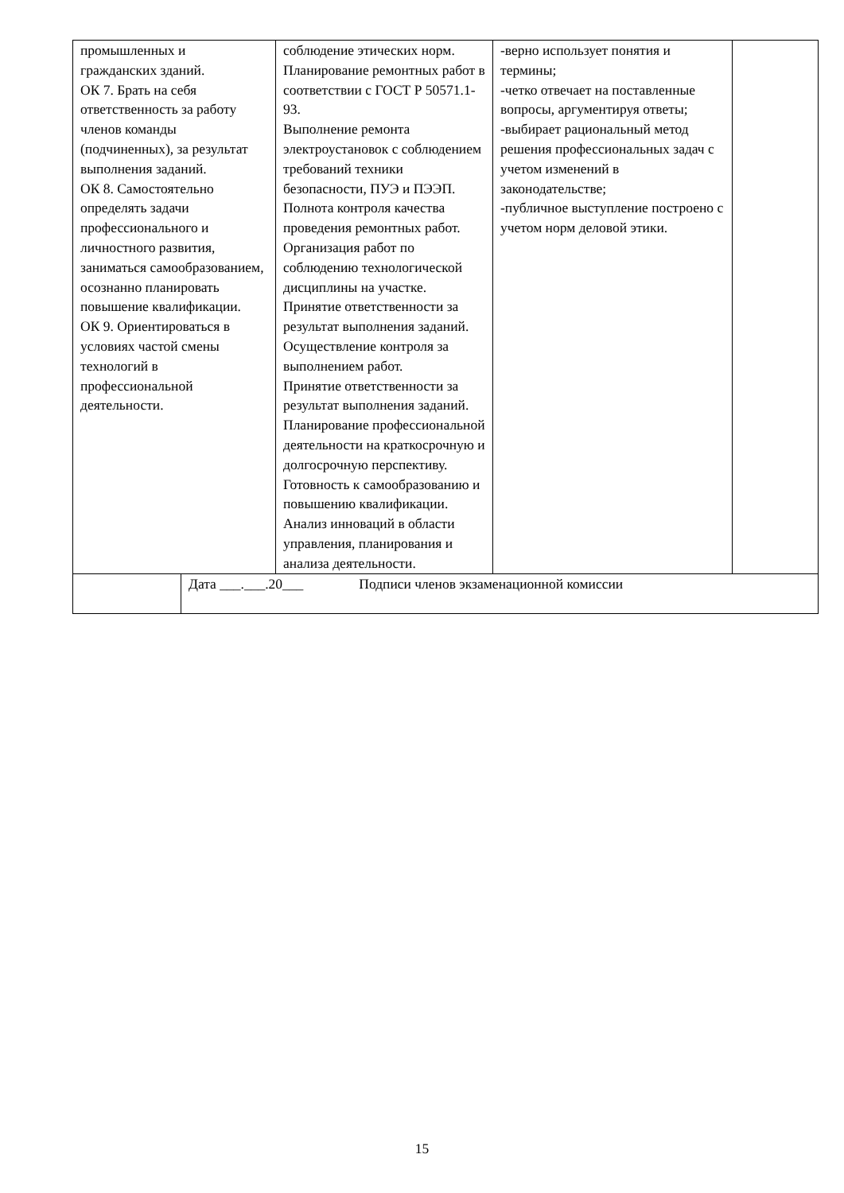| промышленных и гражданских зданий. ОК 7. Брать на себя ответственность за работу членов команды (подчиненных), за результат выполнения заданий. ОК 8. Самостоятельно определять задачи профессионального и личностного развития, заниматься самообразованием, осознанно планировать повышение квалификации. ОК 9. Ориентироваться в условиях частой смены технологий в профессиональной деятельности. | | соблюдение этических норм. Планирование ремонтных работ в соответствии с ГОСТ Р 50571.1-93. Выполнение ремонта электроустановок с соблюдением требований техники безопасности, ПУЭ и ПЭЭП. Полнота контроля качества проведения ремонтных работ. Организация работ по соблюдению технологической дисциплины на участке. Принятие ответственности за результат выполнения заданий. Осуществление контроля за выполнением работ. Принятие ответственности за результат выполнения заданий. Планирование профессиональной деятельности на краткосрочную и долгосрочную перспективу. Готовность к самообразованию и повышению квалификации. Анализ инноваций в области управления, планирования и анализа деятельности. | -верно использует понятия и термины; -четко отвечает на поставленные вопросы, аргументируя ответы; -выбирает рациональный метод решения профессиональных задач с учетом изменений в законодательстве; -публичное выступление построено с учетом норм деловой этики. | |
| | Дата ___.___.20___ Подписи членов экзаменационной комиссии | | | |
15